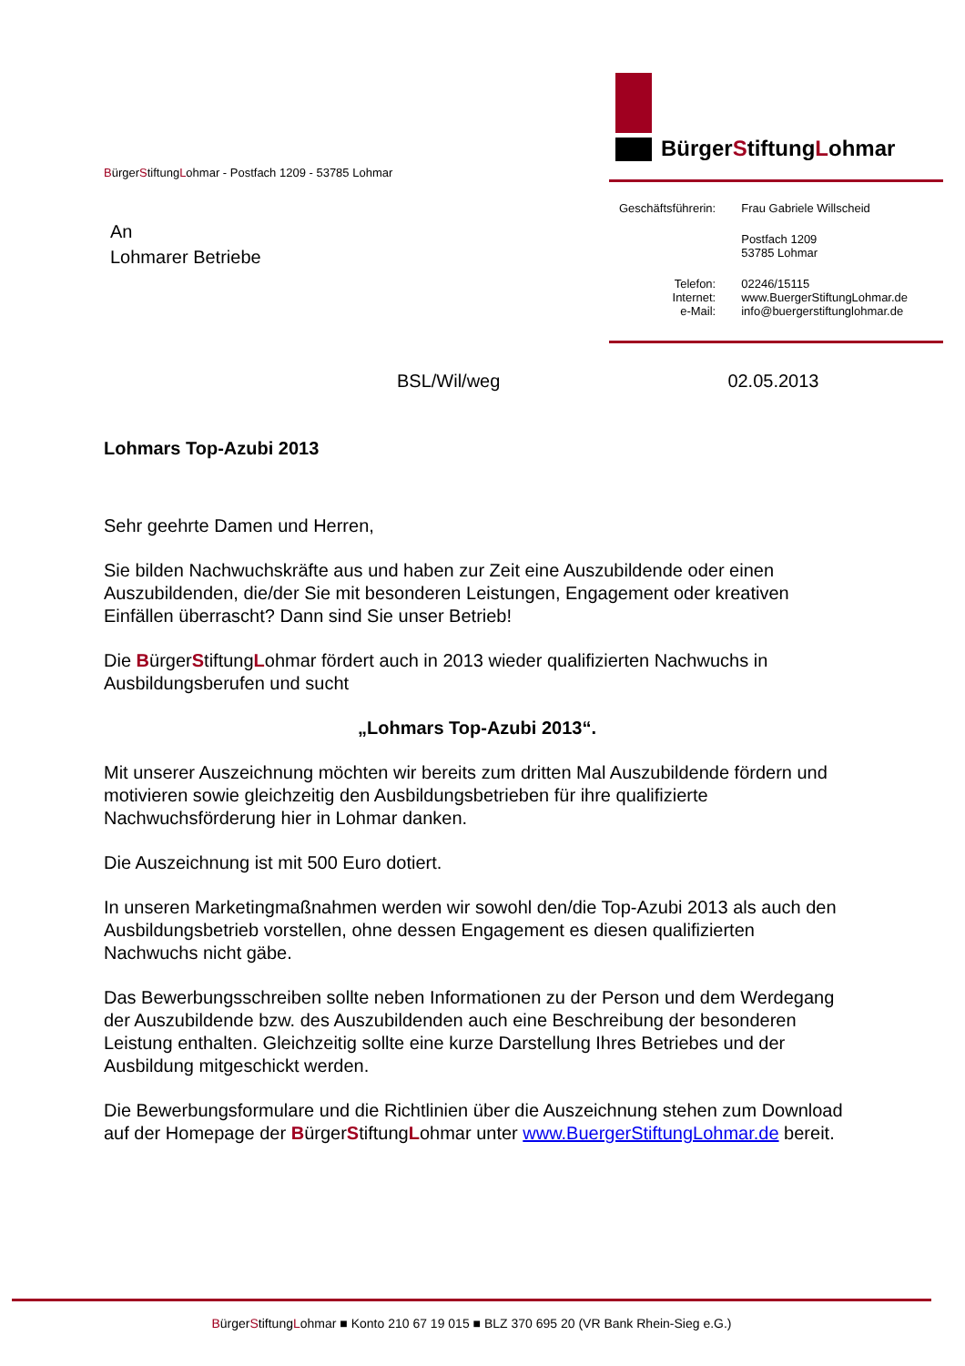BürgerStiftungLohmar - Postfach 1209 - 53785 Lohmar
BürgerStiftungLohmar
An
Lohmarer Betriebe
| Geschäftsführerin: | Frau Gabriele Willscheid |
| | Postfach 1209 53785 Lohmar |
| Telefon: Internet: e-Mail: | 02246/15115 www.BuergerStiftungLohmar.de info@buergerstiftunglohmar.de |
BSL/Wil/weg 02.05.2013
Lohmars Top-Azubi 2013
Sehr geehrte Damen und Herren,
Sie bilden Nachwuchskräfte aus und haben zur Zeit eine Auszubildende oder einen Auszubildenden, die/der Sie mit besonderen Leistungen, Engagement oder kreativen Einfällen überrascht? Dann sind Sie unser Betrieb!
Die BürgerStiftungLohmar fördert auch in 2013 wieder qualifizierten Nachwuchs in Ausbildungsberufen und sucht
„Lohmars Top-Azubi 2013“.
Mit unserer Auszeichnung möchten wir bereits zum dritten Mal Auszubildende fördern und motivieren sowie gleichzeitig den Ausbildungsbetrieben für ihre qualifizierte Nachwuchsförderung hier in Lohmar danken.
Die Auszeichnung ist mit 500 Euro dotiert.
In unseren Marketingmaßnahmen werden wir sowohl den/die Top-Azubi 2013 als auch den Ausbildungsbetrieb vorstellen, ohne dessen Engagement es diesen qualifizierten Nachwuchs nicht gäbe.
Das Bewerbungsschreiben sollte neben Informationen zu der Person und dem Werdegang der Auszubildende bzw. des Auszubildenden auch eine Beschreibung der besonderen Leistung enthalten. Gleichzeitig sollte eine kurze Darstellung Ihres Betriebes und der Ausbildung mitgeschickt werden.
Die Bewerbungsformulare und die Richtlinien über die Auszeichnung stehen zum Download auf der Homepage der BürgerStiftungLohmar unter www.BuergerStiftungLohmar.de bereit.
BürgerStiftungLohmar ■ Konto 210 67 19 015 ■ BLZ 370 695 20 (VR Bank Rhein-Sieg e.G.)